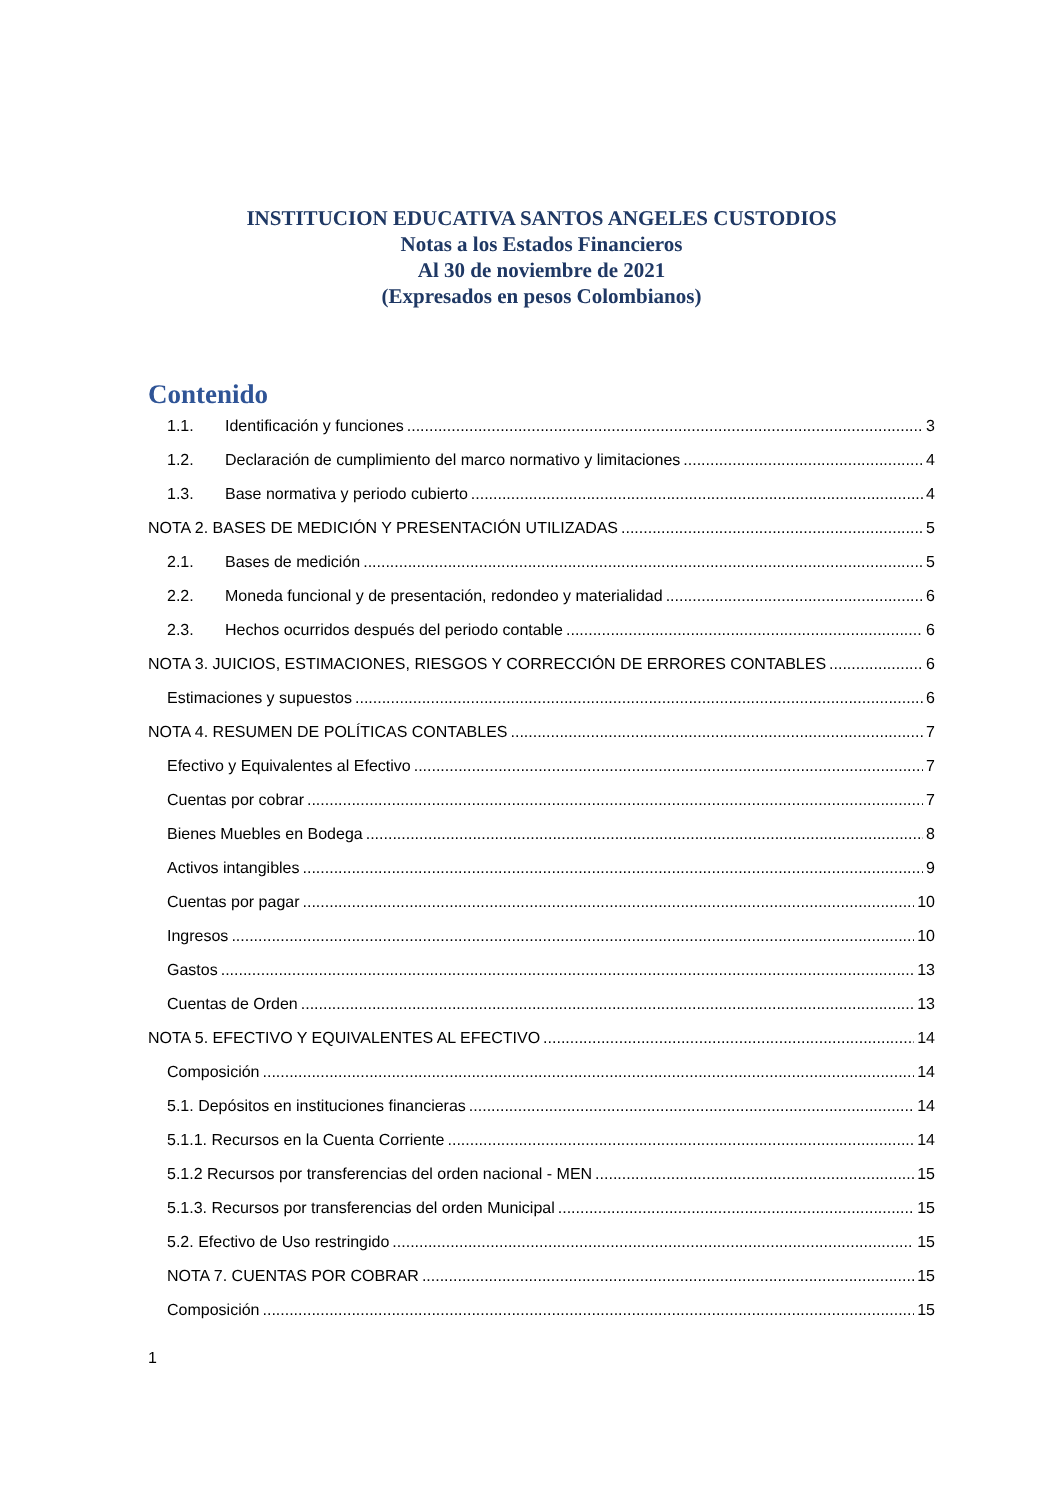INSTITUCION EDUCATIVA SANTOS ANGELES CUSTODIOS
Notas a los Estados Financieros
Al 30 de noviembre de 2021
(Expresados en pesos Colombianos)
Contenido
1.1. Identificación y funciones 3
1.2. Declaración de cumplimiento del marco normativo y limitaciones 4
1.3. Base normativa y periodo cubierto 4
NOTA 2. BASES DE MEDICIÓN Y PRESENTACIÓN UTILIZADAS 5
2.1. Bases de medición 5
2.2. Moneda funcional y de presentación, redondeo y materialidad 6
2.3. Hechos ocurridos después del periodo contable 6
NOTA 3. JUICIOS, ESTIMACIONES, RIESGOS Y CORRECCIÓN DE ERRORES CONTABLES 6
Estimaciones y supuestos 6
NOTA 4. RESUMEN DE POLÍTICAS CONTABLES 7
Efectivo y Equivalentes al Efectivo 7
Cuentas por cobrar 7
Bienes Muebles en Bodega 8
Activos intangibles 9
Cuentas por pagar 10
Ingresos 10
Gastos 13
Cuentas de Orden 13
NOTA 5. EFECTIVO Y EQUIVALENTES AL EFECTIVO 14
Composición 14
5.1. Depósitos en instituciones financieras 14
5.1.1. Recursos en la Cuenta Corriente 14
5.1.2 Recursos por transferencias del orden nacional - MEN 15
5.1.3. Recursos por transferencias del orden Municipal 15
5.2. Efectivo de Uso restringido 15
NOTA 7. CUENTAS POR COBRAR 15
Composición 15
1